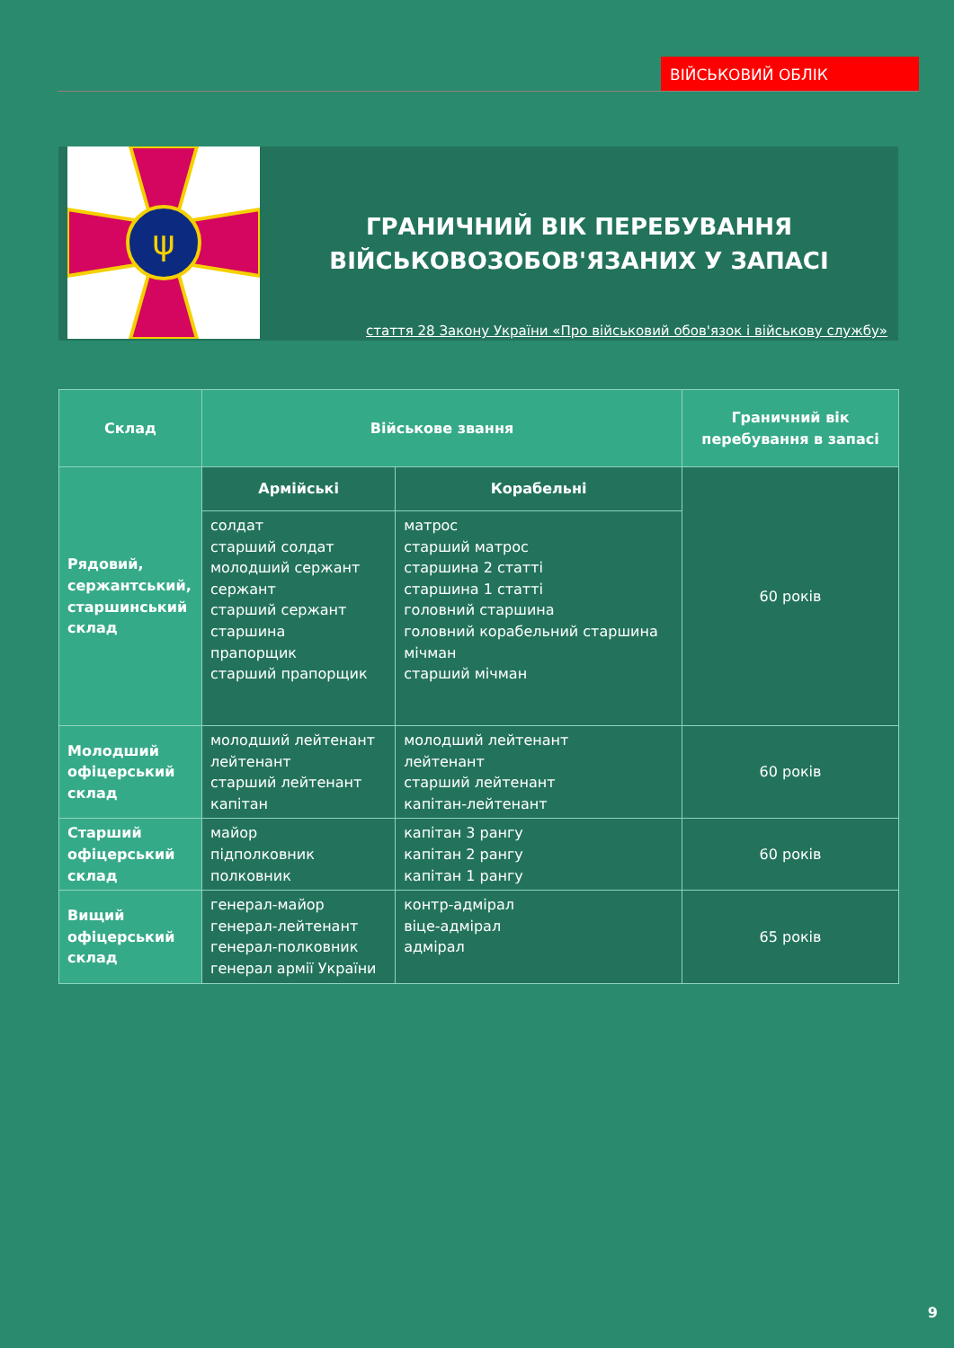ВІЙСЬКОВИЙ ОБЛІК
ψ
ГРАНИЧНИЙ ВІК ПЕРЕБУВАННЯ
ВІЙСЬКОВОЗОБОВ'ЯЗАНИХ У ЗАПАСІ
стаття 28 Закону України «Про військовий обов'язок і військову службу»
| Склад | Військове звання | | Граничний вік перебування в запасі |
| --- | --- | --- | --- |
| Рядовий, сержантський, старшинський склад | Армійські | Корабельні | 60 років |
| | солдат старший солдат молодший сержант сержант старший сержант старшина прапорщик старший прапорщик | матрос старший матрос старшина 2 статті старшина 1 статті головний старшина головний корабельний старшина мічман старший мічман | |
| Молодший офіцерський склад | молодший лейтенант лейтенант старший лейтенант капітан | молодший лейтенант лейтенант старший лейтенант капітан-лейтенант | 60 років |
| Старший офіцерський склад | майор підполковник полковник | капітан 3 рангу капітан 2 рангу капітан 1 рангу | 60 років |
| Вищий офіцерський склад | генерал-майор генерал-лейтенант генерал-полковник генерал армії України | контр-адмірал віце-адмірал адмірал | 65 років |
9